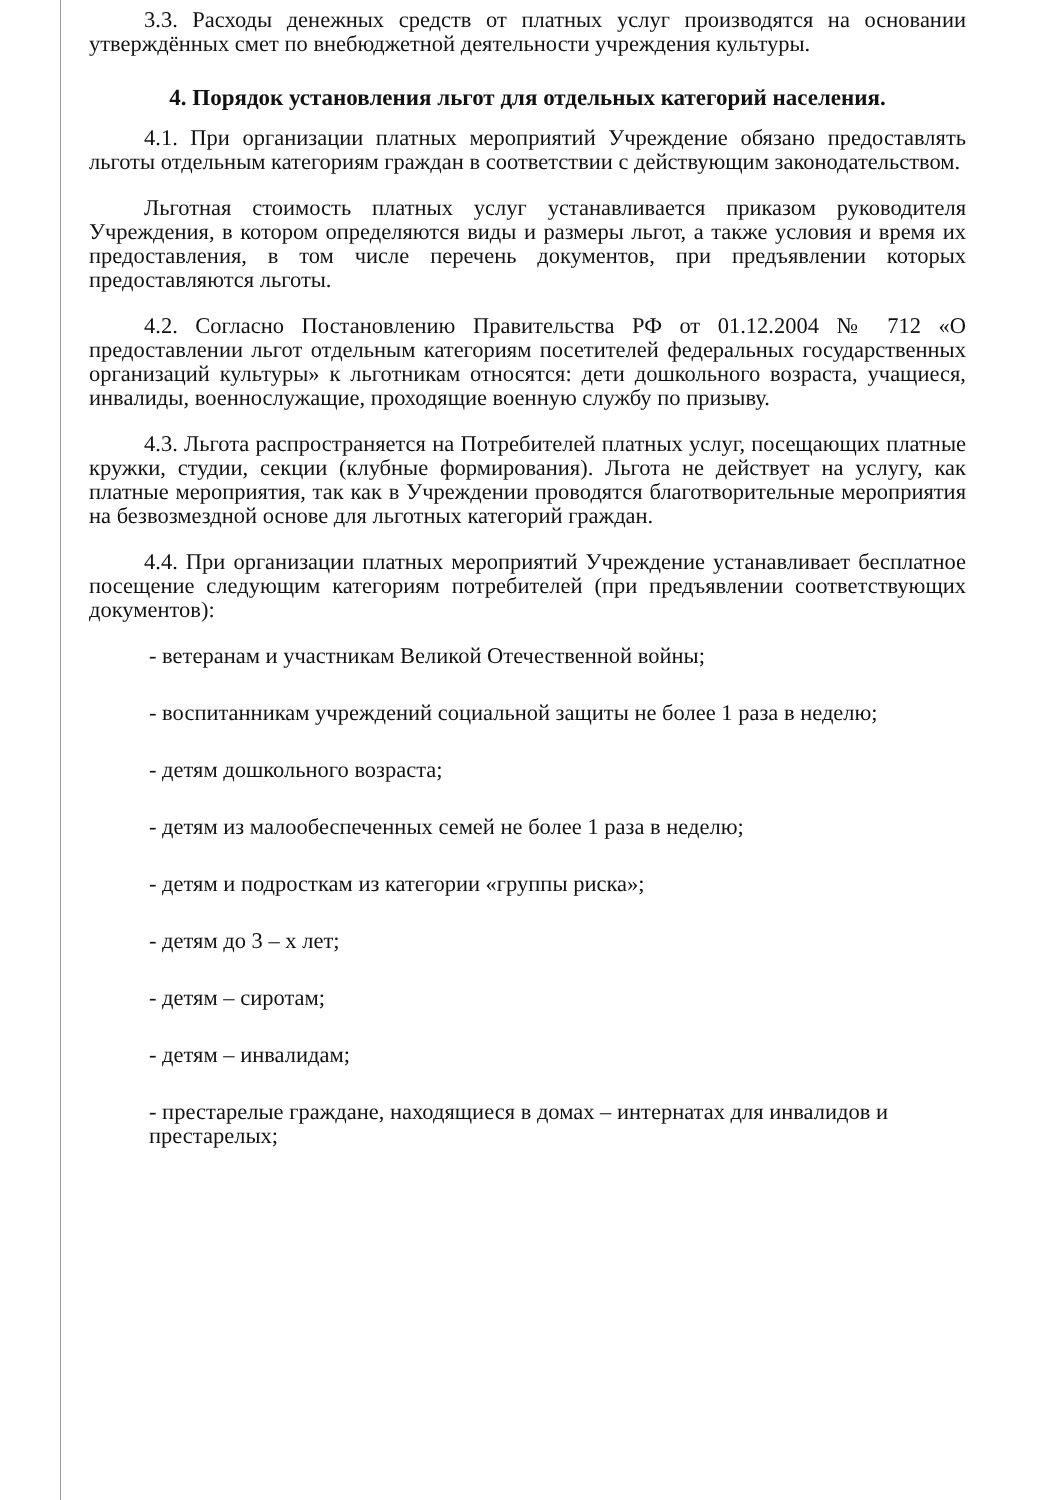3.3. Расходы денежных средств от платных услуг производятся на основании утверждённых смет по внебюджетной деятельности учреждения культуры.
4. Порядок установления льгот для отдельных категорий населения.
4.1. При организации платных мероприятий Учреждение обязано предоставлять льготы отдельным категориям граждан в соответствии с действующим законодательством.
Льготная стоимость платных услуг устанавливается приказом руководителя Учреждения, в котором определяются виды и размеры льгот, а также условия и время их предоставления, в том числе перечень документов, при предъявлении которых предоставляются льготы.
4.2. Согласно Постановлению Правительства РФ от 01.12.2004 № 712 «О предоставлении льгот отдельным категориям посетителей федеральных государственных организаций культуры» к льготникам относятся: дети дошкольного возраста, учащиеся, инвалиды, военнослужащие, проходящие военную службу по призыву.
4.3. Льгота распространяется на Потребителей платных услуг, посещающих платные кружки, студии, секции (клубные формирования). Льгота не действует на услугу, как платные мероприятия, так как в Учреждении проводятся благотворительные мероприятия на безвозмездной основе для льготных категорий граждан.
4.4. При организации платных мероприятий Учреждение устанавливает бесплатное посещение следующим категориям потребителей (при предъявлении соответствующих документов):
- ветеранам и участникам Великой Отечественной войны;
- воспитанникам учреждений социальной защиты не более 1 раза в неделю;
- детям дошкольного возраста;
- детям из малообеспеченных семей не более 1 раза в неделю;
- детям и подросткам из категории «группы риска»;
- детям до 3 – х лет;
- детям – сиротам;
- детям – инвалидам;
- престарелые граждане, находящиеся в домах – интернатах для инвалидов и престарелых;